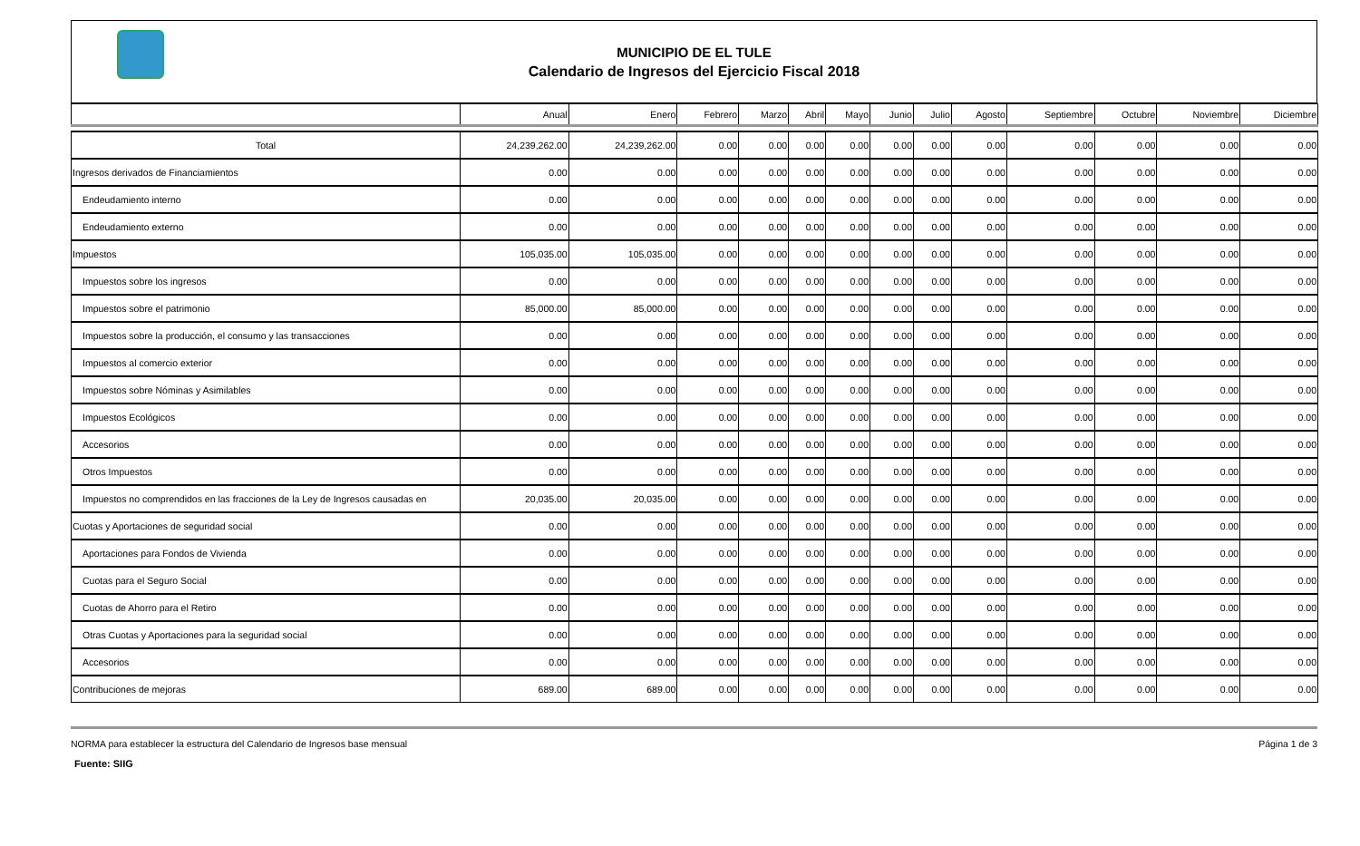MUNICIPIO DE EL TULE
Calendario de Ingresos del Ejercicio Fiscal 2018
| | Anual | Enero | Febrero | Marzo | Abril | Mayo | Junio | Julio | Agosto | Septiembre | Octubre | Noviembre | Diciembre |
| --- | --- | --- | --- | --- | --- | --- | --- | --- | --- | --- | --- | --- | --- |
| Total | 24,239,262.00 | 24,239,262.00 | 0.00 | 0.00 | 0.00 | 0.00 | 0.00 | 0.00 | 0.00 | 0.00 | 0.00 | 0.00 | 0.00 |
| Ingresos derivados de Financiamientos | 0.00 | 0.00 | 0.00 | 0.00 | 0.00 | 0.00 | 0.00 | 0.00 | 0.00 | 0.00 | 0.00 | 0.00 | 0.00 |
| Endeudamiento interno | 0.00 | 0.00 | 0.00 | 0.00 | 0.00 | 0.00 | 0.00 | 0.00 | 0.00 | 0.00 | 0.00 | 0.00 | 0.00 |
| Endeudamiento externo | 0.00 | 0.00 | 0.00 | 0.00 | 0.00 | 0.00 | 0.00 | 0.00 | 0.00 | 0.00 | 0.00 | 0.00 | 0.00 |
| Impuestos | 105,035.00 | 105,035.00 | 0.00 | 0.00 | 0.00 | 0.00 | 0.00 | 0.00 | 0.00 | 0.00 | 0.00 | 0.00 | 0.00 |
| Impuestos sobre los ingresos | 0.00 | 0.00 | 0.00 | 0.00 | 0.00 | 0.00 | 0.00 | 0.00 | 0.00 | 0.00 | 0.00 | 0.00 | 0.00 |
| Impuestos sobre el patrimonio | 85,000.00 | 85,000.00 | 0.00 | 0.00 | 0.00 | 0.00 | 0.00 | 0.00 | 0.00 | 0.00 | 0.00 | 0.00 | 0.00 |
| Impuestos sobre la producción, el consumo y las transacciones | 0.00 | 0.00 | 0.00 | 0.00 | 0.00 | 0.00 | 0.00 | 0.00 | 0.00 | 0.00 | 0.00 | 0.00 | 0.00 |
| Impuestos al comercio exterior | 0.00 | 0.00 | 0.00 | 0.00 | 0.00 | 0.00 | 0.00 | 0.00 | 0.00 | 0.00 | 0.00 | 0.00 | 0.00 |
| Impuestos sobre Nóminas y Asimilables | 0.00 | 0.00 | 0.00 | 0.00 | 0.00 | 0.00 | 0.00 | 0.00 | 0.00 | 0.00 | 0.00 | 0.00 | 0.00 |
| Impuestos Ecológicos | 0.00 | 0.00 | 0.00 | 0.00 | 0.00 | 0.00 | 0.00 | 0.00 | 0.00 | 0.00 | 0.00 | 0.00 | 0.00 |
| Accesorios | 0.00 | 0.00 | 0.00 | 0.00 | 0.00 | 0.00 | 0.00 | 0.00 | 0.00 | 0.00 | 0.00 | 0.00 | 0.00 |
| Otros Impuestos | 0.00 | 0.00 | 0.00 | 0.00 | 0.00 | 0.00 | 0.00 | 0.00 | 0.00 | 0.00 | 0.00 | 0.00 | 0.00 |
| Impuestos no comprendidos en las fracciones de la Ley de Ingresos causadas en | 20,035.00 | 20,035.00 | 0.00 | 0.00 | 0.00 | 0.00 | 0.00 | 0.00 | 0.00 | 0.00 | 0.00 | 0.00 | 0.00 |
| Cuotas y Aportaciones de seguridad social | 0.00 | 0.00 | 0.00 | 0.00 | 0.00 | 0.00 | 0.00 | 0.00 | 0.00 | 0.00 | 0.00 | 0.00 | 0.00 |
| Aportaciones para Fondos de Vivienda | 0.00 | 0.00 | 0.00 | 0.00 | 0.00 | 0.00 | 0.00 | 0.00 | 0.00 | 0.00 | 0.00 | 0.00 | 0.00 |
| Cuotas para el Seguro Social | 0.00 | 0.00 | 0.00 | 0.00 | 0.00 | 0.00 | 0.00 | 0.00 | 0.00 | 0.00 | 0.00 | 0.00 | 0.00 |
| Cuotas de Ahorro para el Retiro | 0.00 | 0.00 | 0.00 | 0.00 | 0.00 | 0.00 | 0.00 | 0.00 | 0.00 | 0.00 | 0.00 | 0.00 | 0.00 |
| Otras Cuotas y Aportaciones para la seguridad social | 0.00 | 0.00 | 0.00 | 0.00 | 0.00 | 0.00 | 0.00 | 0.00 | 0.00 | 0.00 | 0.00 | 0.00 | 0.00 |
| Accesorios | 0.00 | 0.00 | 0.00 | 0.00 | 0.00 | 0.00 | 0.00 | 0.00 | 0.00 | 0.00 | 0.00 | 0.00 | 0.00 |
| Contribuciones de mejoras | 689.00 | 689.00 | 0.00 | 0.00 | 0.00 | 0.00 | 0.00 | 0.00 | 0.00 | 0.00 | 0.00 | 0.00 | 0.00 |
NORMA para establecer la estructura del Calendario de Ingresos base mensual Página 1 de 3
Fuente: SIIG